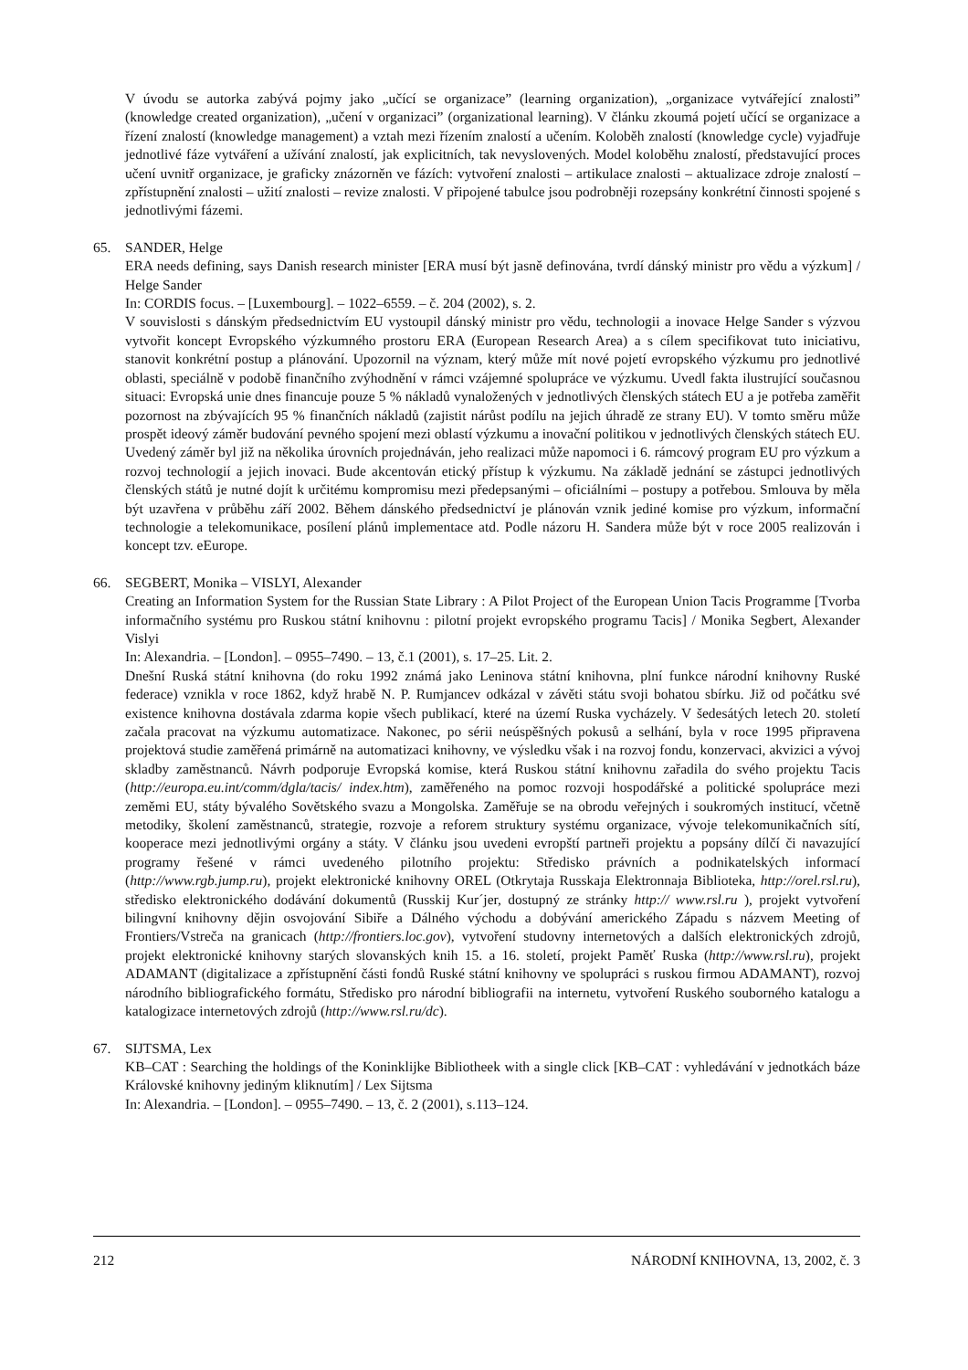V úvodu se autorka zabývá pojmy jako „učící se organizace” (learning organization), „organizace vytvářející znalosti” (knowledge created organization), „učení v organizaci” (organizational learning). V článku zkoumá pojetí učící se organizace a řízení znalostí (knowledge management) a vztah mezi řízením znalostí a učením. Koloběh znalostí (knowledge cycle) vyjadřuje jednotlivé fáze vytváření a užívání znalostí, jak explicitních, tak nevyslovených. Model koloběhu znalostí, představující proces učení uvnitř organizace, je graficky znázorněn ve fázích: vytvoření znalosti – artikulace znalosti – aktualizace zdroje znalostí – zpřístupnění znalosti – užití znalosti – revize znalosti. V připojené tabulce jsou podrobněji rozepsány konkrétní činnosti spojené s jednotlivými fázemi.
65. SANDER, Helge
ERA needs defining, says Danish research minister [ERA musí být jasně definována, tvrdí dánský ministr pro vědu a výzkum] / Helge Sander
In: CORDIS focus. – [Luxembourg]. – 1022–6559. – č. 204 (2002), s. 2.
V souvislosti s dánským předsednictvím EU vystoupil dánský ministr pro vědu, technologii a inovace Helge Sander s výzvou vytvořit koncept Evropského výzkumného prostoru ERA (European Research Area) a s cílem specifikovat tuto iniciativu, stanovit konkrétní postup a plánování. Upozornil na význam, který může mít nové pojetí evropského výzkumu pro jednotlivé oblasti, speciálně v podobě finančního zvýhodnění v rámci vzájemné spolupráce ve výzkumu. Uvedl fakta ilustrující současnou situaci: Evropská unie dnes financuje pouze 5 % nákladů vynaložených v jednotlivých členských státech EU a je potřeba zaměřit pozornost na zbývajících 95 % finančních nákladů (zajistit nárůst podílu na jejich úhradě ze strany EU). V tomto směru může prospět ideový záměr budování pevného spojení mezi oblastí výzkumu a inovační politikou v jednotlivých členských státech EU. Uvedený záměr byl již na několika úrovních projednáván, jeho realizaci může napomoci i 6. rámcový program EU pro výzkum a rozvoj technologií a jejich inovaci. Bude akcentován etický přístup k výzkumu. Na základě jednání se zástupci jednotlivých členských států je nutné dojít k určitému kompromisu mezi předepsanými – oficiálními – postupy a potřebou. Smlouva by měla být uzavřena v průběhu září 2002. Během dánského předsednictví je plánován vznik jediné komise pro výzkum, informační technologie a telekomunikace, posílení plánů implementace atd. Podle názoru H. Sandera může být v roce 2005 realizován i koncept tzv. eEurope.
66. SEGBERT, Monika – VISLYI, Alexander
Creating an Information System for the Russian State Library : A Pilot Project of the European Union Tacis Programme [Tvorba informačního systému pro Ruskou státní knihovnu : pilotní projekt evropského programu Tacis] / Monika Segbert, Alexander Vislyi
In: Alexandria. – [London]. – 0955–7490. – 13, č.1 (2001), s. 17–25. Lit. 2.
Dnešní Ruská státní knihovna (do roku 1992 známá jako Leninova státní knihovna, plní funkce národní knihovny Ruské federace) vznikla v roce 1862, když hrabě N. P. Rumjancev odkázal v závěti státu svoji bohatou sbírku. Již od počátku své existence knihovna dostávala zdarma kopie všech publikací, které na území Ruska vycházely. V šedesátých letech 20. století začala pracovat na výzkumu automatizace. Nakonec, po sérii neúspěšných pokusů a selhání, byla v roce 1995 připravena projektová studie zaměřená primárně na automatizaci knihovny, ve výsledku však i na rozvoj fondu, konzervaci, akvizici a vývoj skladby zaměstnanců. Návrh podporuje Evropská komise, která Ruskou státní knihovnu zařadila do svého projektu Tacis (http://europa.eu.int/comm/dgla/tacis/ index.htm), zaměřeného na pomoc rozvoji hospodářské a politické spolupráce mezi zeměmi EU, státy bývalého Sovětského svazu a Mongolska. Zaměřuje se na obrodu veřejných i soukromých institucí, včetně metodiky, školení zaměstnanců, strategie, rozvoje a reforem struktury systému organizace, vývoje telekomunikačních sítí, kooperace mezi jednotlivými orgány a státy. V článku jsou uvedeni evropští partneři projektu a popsány dílčí či navazující programy řešené v rámci uvedeného pilotního projektu: Středisko právních a podnikatelských informací (http://www.rgb.jump.ru), projekt elektronické knihovny OREL (Otkrytaja Russkaja Elektronnaja Biblioteka, http://orel.rsl.ru), středisko elektronického dodávání dokumentů (Russkij Kur´jer, dostupný ze stránky http:// www.rsl.ru ), projekt vytvoření bilingvní knihovny dějin osvojování Sibiře a Dálného východu a dobývání amerického Západu s názvem Meeting of Frontiers/Vstreča na granicach (http://frontiers.loc.gov), vytvoření studovny internetových a dalších elektronických zdrojů, projekt elektronické knihovny starých slovanských knih 15. a 16. století, projekt Paměť Ruska (http://www.rsl.ru), projekt ADAMANT (digitalizace a zpřístupnění části fondů Ruské státní knihovny ve spolupráci s ruskou firmou ADAMANT), rozvoj národního bibliografického formátu, Středisko pro národní bibliografii na internetu, vytvoření Ruského souborného katalogu a katalogizace internetových zdrojů (http://www.rsl.ru/dc).
67. SIJTSMA, Lex
KB–CAT : Searching the holdings of the Koninklijke Bibliotheek with a single click [KB–CAT : vyhledávání v jednotkách báze Královské knihovny jediným kliknutím] / Lex Sijtsma
In: Alexandria. – [London]. – 0955–7490. – 13, č. 2 (2001), s.113–124.
212 NÁRODNÍ KNIHOVNA, 13, 2002, č. 3